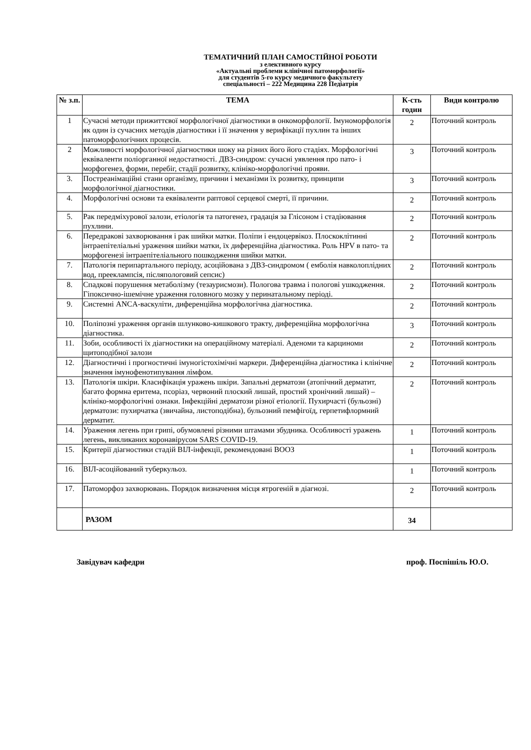ТЕМАТИЧНИЙ ПЛАН САМОСТІЙНОЇ РОБОТИ
з елективного курсу
«Актуальні проблеми клінічної патоморфології»
для студентів 5-го курсу медичного факультету
спеціальності – 222 Медицина 228 Педіатрія
| № з.п. | ТЕМА | К-сть годин | Види контролю |
| --- | --- | --- | --- |
| 1 | Сучасні методи прижиттєвої морфологічної діагностики в онкоморфології. Імуноморфологія як один із сучасних методів діагностики і її значення у верифікації пухлин та інших патоморфологічних процесів. | 2 | Поточний контроль |
| 2 | Можливості морфологічної діагностики шоку на різних його його стадіях. Морфологічні еквіваленти поліорганної недостатності. ДВЗ-синдром: сучасні уявлення про пато- і морфогенез, форми, перебіг, стадії розвитку, клініко-морфологічні прояви. | 3 | Поточний контроль |
| 3. | Постреанімаційні стани організму, причини і механізми їх розвитку, принципи морфологічної діагностики. | 3 | Поточний контроль |
| 4. | Морфологічні основи та еквіваленти раптової серцевої смерті, її причини. | 2 | Поточний контроль |
| 5. | Рак передміхурової залози, етіологія та патогенез, градація за Глісоном і стадіювання пухлини. | 2 | Поточний контроль |
| 6. | Передракові захворювання і рак шийки матки. Поліпи і ендоцервікоз. Плоскоклітинні інтраепітеліальні ураження шийки матки, їх диференційна діагностика. Роль HPV в пато- та морфогенезі інтраепітеліального пошкодження шийки матки. | 2 | Поточний контроль |
| 7. | Патологія перипартального періоду, асоційована з ДВЗ-синдромом ( емболія навколоплідних вод, прееклампсія, післяпологовий сепсис) | 2 | Поточний контроль |
| 8. | Спадкові порушення метаболізму (тезаурисмози). Пологова травма і пологові ушкодження. Гіпоксично-ішемічне ураження головного мозку у перинатальному періоді. | 2 | Поточний контроль |
| 9. | Системні ANCA-васкуліти, диференційна морфологічна діагностика. | 2 | Поточний контроль |
| 10. | Поліпозні ураження органів шлунково-кишкового тракту, диференційна морфологічна діагностика. | 3 | Поточний контроль |
| 11. | Зоби, особливості їх діагностики на операційному матеріалі. Аденоми та карциноми щитоподібної залози | 2 | Поточний контроль |
| 12. | Діагностичні і прогностичні імуногістохімічні маркери. Диференційна діагностика і клінічне значення імунофенотипування лімфом. | 2 | Поточний контроль |
| 13. | Патологія шкіри. Класифікація уражень шкіри. Запальні дерматози (атопічний дерматит, багато формна еритема, псоріаз, червоний плоский лишай, простий хронічний лишай) – клініко-морфологічні ознаки. Інфекційні дерматози різної етіології. Пухирчасті (бульозні) дерматози: пухирчатка (звичайна, листоподібна), бульозний пемфігоїд, герпетифлормний дерматит. | 2 | Поточний контроль |
| 14. | Ураження легень при грипі, обумовлені різними штамами збудника. Особливості уражень легень, викликаних коронавірусом SARS COVID-19. | 1 | Поточний контроль |
| 15. | Критерії діагностики стадій ВІЛ-інфекції, рекомендовані ВООЗ | 1 | Поточний контроль |
| 16. | ВІЛ-асоційований туберкульоз. | 1 | Поточний контроль |
| 17. | Патоморфоз захворювань. Порядок визначення місця ятрогеній в діагнозі. | 2 | Поточний контроль |
| | РАЗОМ | 34 | |
Завідувач кафедри проф. Поспішіль Ю.О.